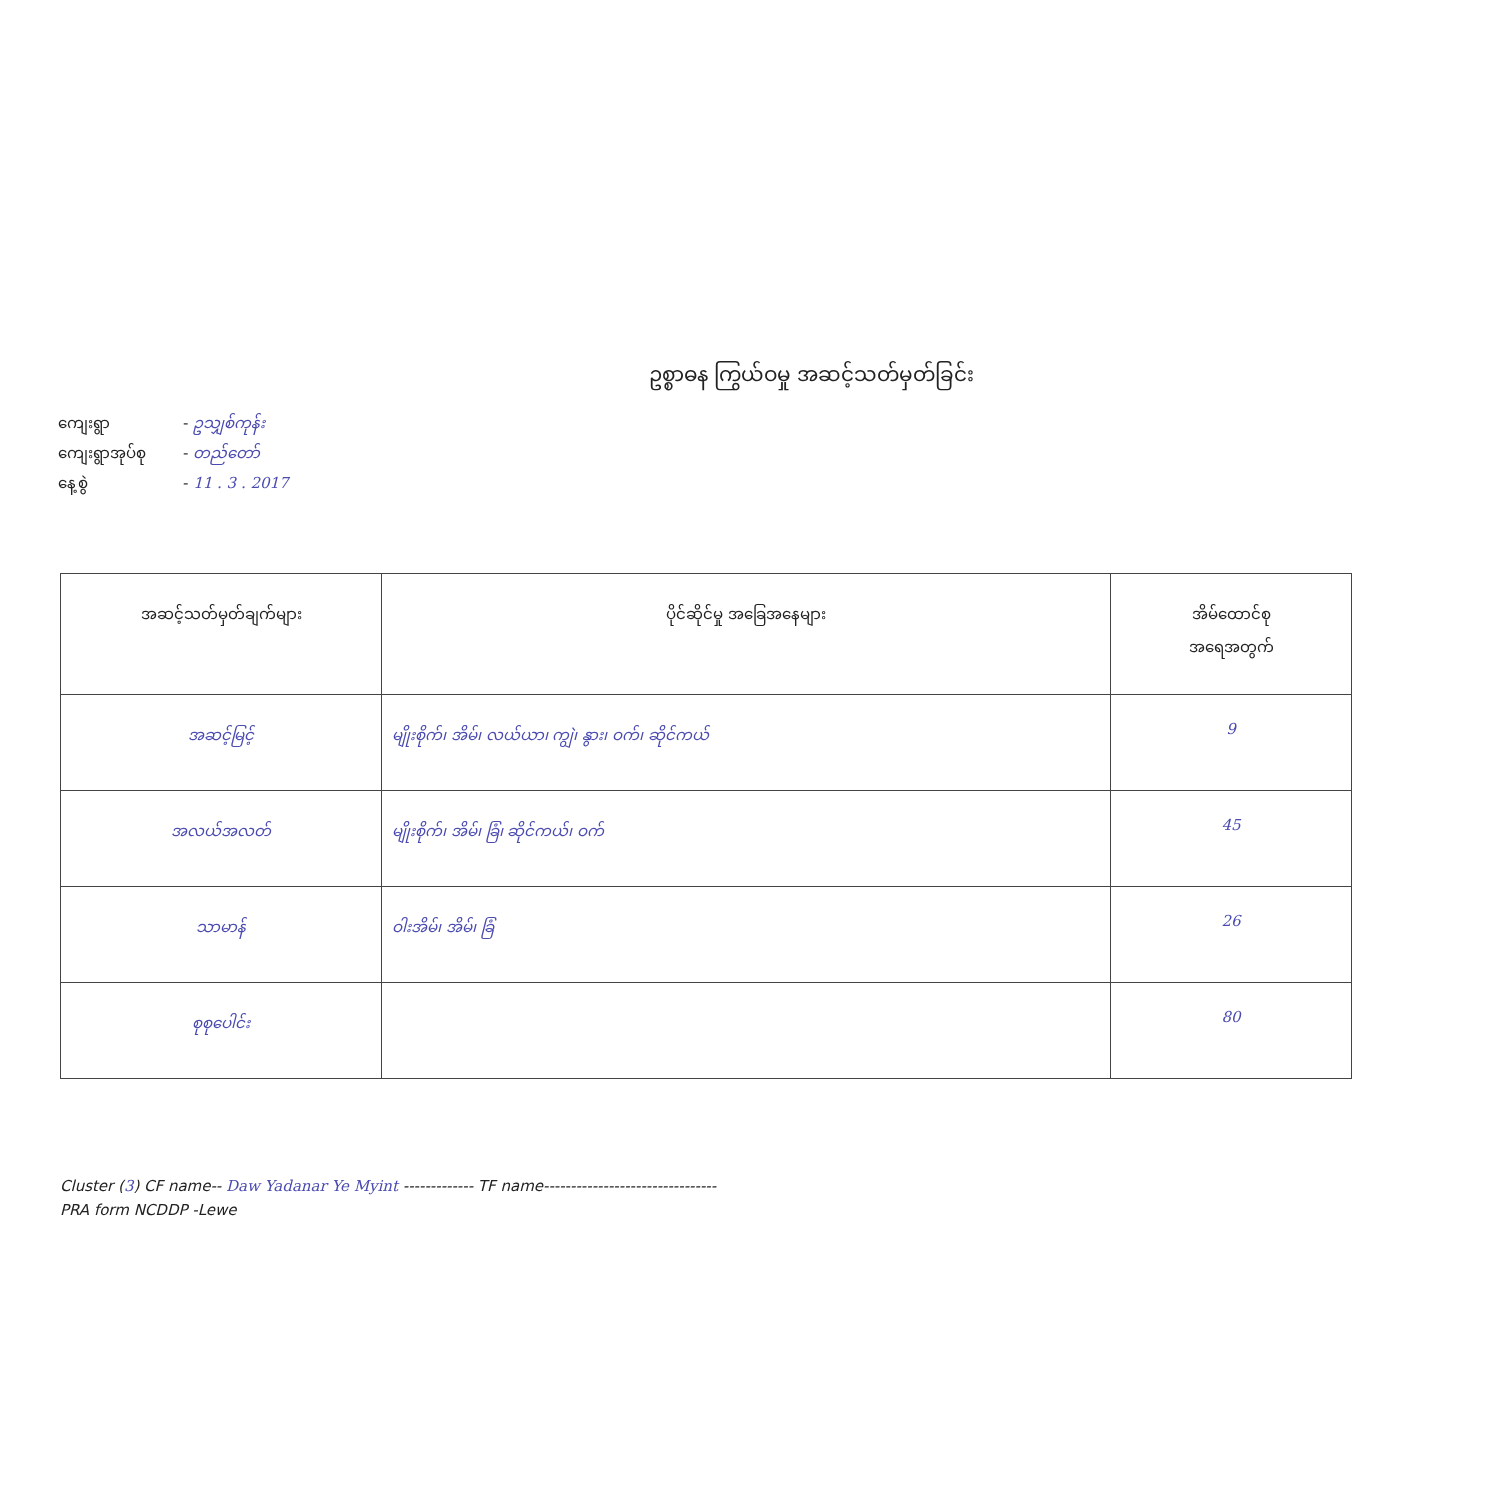ဥစ္စာဓန ကြွယ်ဝမှု အဆင့်သတ်မှတ်ခြင်း
ကျေးရွာ - ဥသျှစ်ကုန်း
ကျေးရွာအုပ်စု - တည်တော်
နေ့စွဲ - 11 . 3 . 2017
| အဆင့်သတ်မှတ်ချက်များ | ပိုင်ဆိုင်မှု အခြေအနေများ | အိမ်ထောင်စု အရေအတွက် |
| --- | --- | --- |
| အဆင့်မြင့် | မျိုးစိုက်၊ အိမ်၊ လယ်ယာ၊ ကျွဲ၊ နွား၊ ဝက်၊ ဆိုင်ကယ် | 9 |
| အလယ်အလတ် | မျိုးစိုက်၊ အိမ်၊ ခြံ၊ ဆိုင်ကယ်၊ ဝက် | 45 |
| သာမာန် | ဝါးအိမ်၊ အိမ်၊ ခြံ | 26 |
| စုစုပေါင်း | | 80 |
Cluster (3) CF name-- Daw Yadanar Ye Myint ------------- TF name--------------------------------
PRA form NCDDP -Lewe